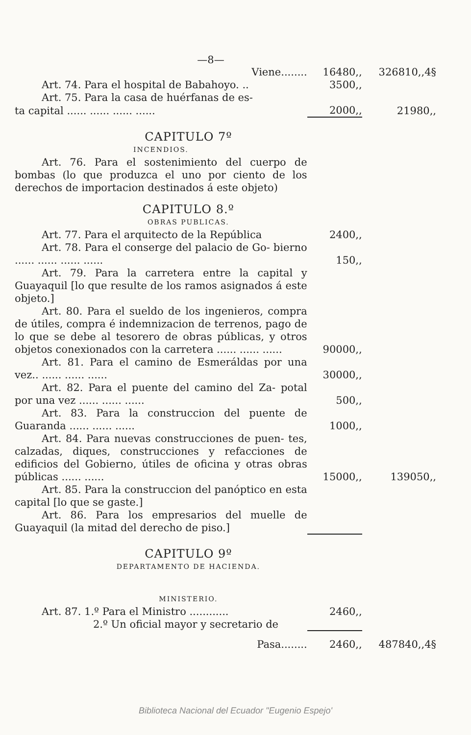—8—
| Viene........ | 16480,, | 326810,,4§ |
| Art. 74. Para el hospital de Babahoyo. .. | 3500,, | |
| Art. 75. Para la casa de huérfanas de es- | | |
| ta capital ...... ...... ...... ...... | 2000,, | 21980,, |
| CAPITULO 7º | | |
| INCENDIOS. | | |
| Art. 76. Para el sostenimiento del cuerpo de bombas (lo que produzca el uno por ciento de los derechos de importacion destinados á este objeto) | | |
| CAPITULO 8.º | | |
| OBRAS PUBLICAS. | | |
| Art. 77. Para el arquitecto de la República | 2400,, | |
| Art. 78. Para el conserge del palacio de Go- bierno ...... ...... ...... ...... | 150,, | |
| Art. 79. Para la carretera entre la capital y Guayaquil [lo que resulte de los ramos asignados á este objeto.] | | |
| Art. 80. Para el sueldo de los ingenieros, compra de útiles, compra é indemnizacion de terrenos, pago de lo que se debe al tesorero de obras públicas, y otros objetos conexionados con la carretera ...... ...... ...... | 90000,, | |
| Art. 81. Para el camino de Esmeráldas por una vez.. ...... ...... ...... | 30000,, | |
| Art. 82. Para el puente del camino del Za- potal por una vez ...... ...... ...... | 500,, | |
| Art. 83. Para la construccion del puente de Guaranda ...... ...... ...... | 1000,, | |
| Art. 84. Para nuevas construcciones de puen- tes, calzadas, diques, construcciones y refacciones de edificios del Gobierno, útiles de oficina y otras obras públicas ...... ...... | 15000,, | 139050,, |
| Art. 85. Para la construccion del panóptico en esta capital [lo que se gaste.] | | |
| Art. 86. Para los empresarios del muelle de Guayaquil (la mitad del derecho de piso.] | | |
| CAPITULO 9º | | |
| DEPARTAMENTO DE HACIENDA. | | |
| MINISTERIO. | | |
| Art. 87. 1.º Para el Ministro ............ | 2460,, | |
| 2.º Un oficial mayor y secretario de | | |
| Pasa........ | 2460,, | 487840,,4§ |
Biblioteca Nacional del Ecuador "Eugenio Espejo'